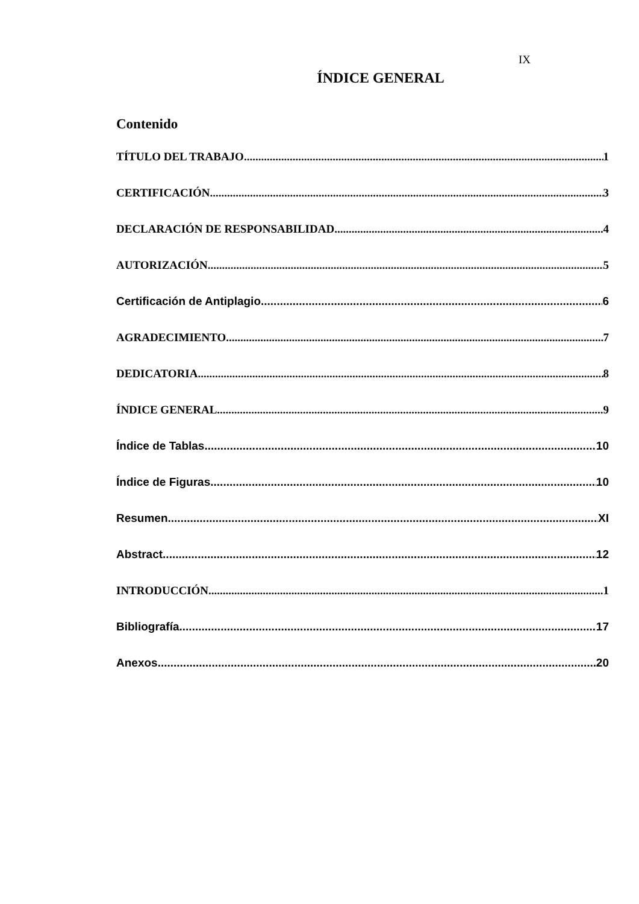IX
ÍNDICE GENERAL
Contenido
TÍTULO DEL TRABAJO 1
CERTIFICACIÓN 3
DECLARACIÓN DE RESPONSABILIDAD 4
AUTORIZACIÓN 5
Certificación de Antiplagio 6
AGRADECIMIENTO 7
DEDICATORIA 8
ÍNDICE GENERAL 9
Índice de Tablas 10
Índice de Figuras 10
Resumen XI
Abstract 12
INTRODUCCIÓN 1
Bibliografía 17
Anexos 20